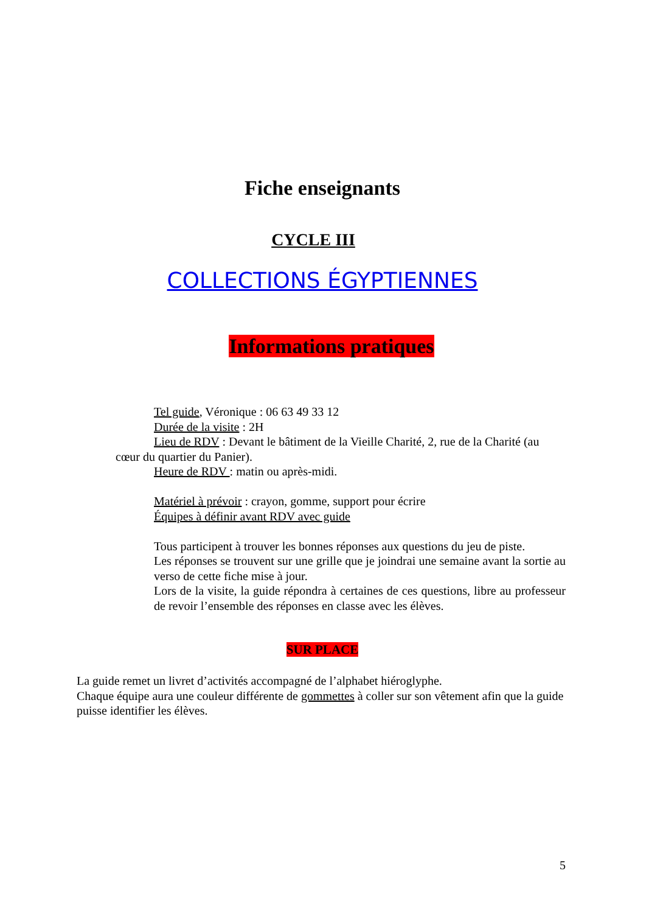Fiche enseignants
CYCLE III
COLLECTIONS ÉGYPTIENNES
Informations pratiques
Tel guide, Véronique : 06 63 49 33 12
Durée de la visite : 2H
Lieu de RDV : Devant le bâtiment de la Vieille Charité, 2, rue de la Charité (au cœur du quartier du Panier).
Heure de RDV : matin ou après-midi.
Matériel à prévoir : crayon, gomme, support pour écrire
Équipes à définir avant RDV avec guide
Tous participent à trouver les bonnes réponses aux questions du jeu de piste.
Les réponses se trouvent sur une grille que je joindrai une semaine avant la sortie au verso de cette fiche mise à jour.
Lors de la visite, la guide répondra à certaines de ces questions, libre au professeur de revoir l’ensemble des réponses en classe avec les élèves.
SUR PLACE
La guide remet un livret d’activités accompagné de l’alphabet hiéroglyphe.
Chaque équipe aura une couleur différente de gommettes à coller sur son vêtement afin que la guide puisse identifier les élèves.
5